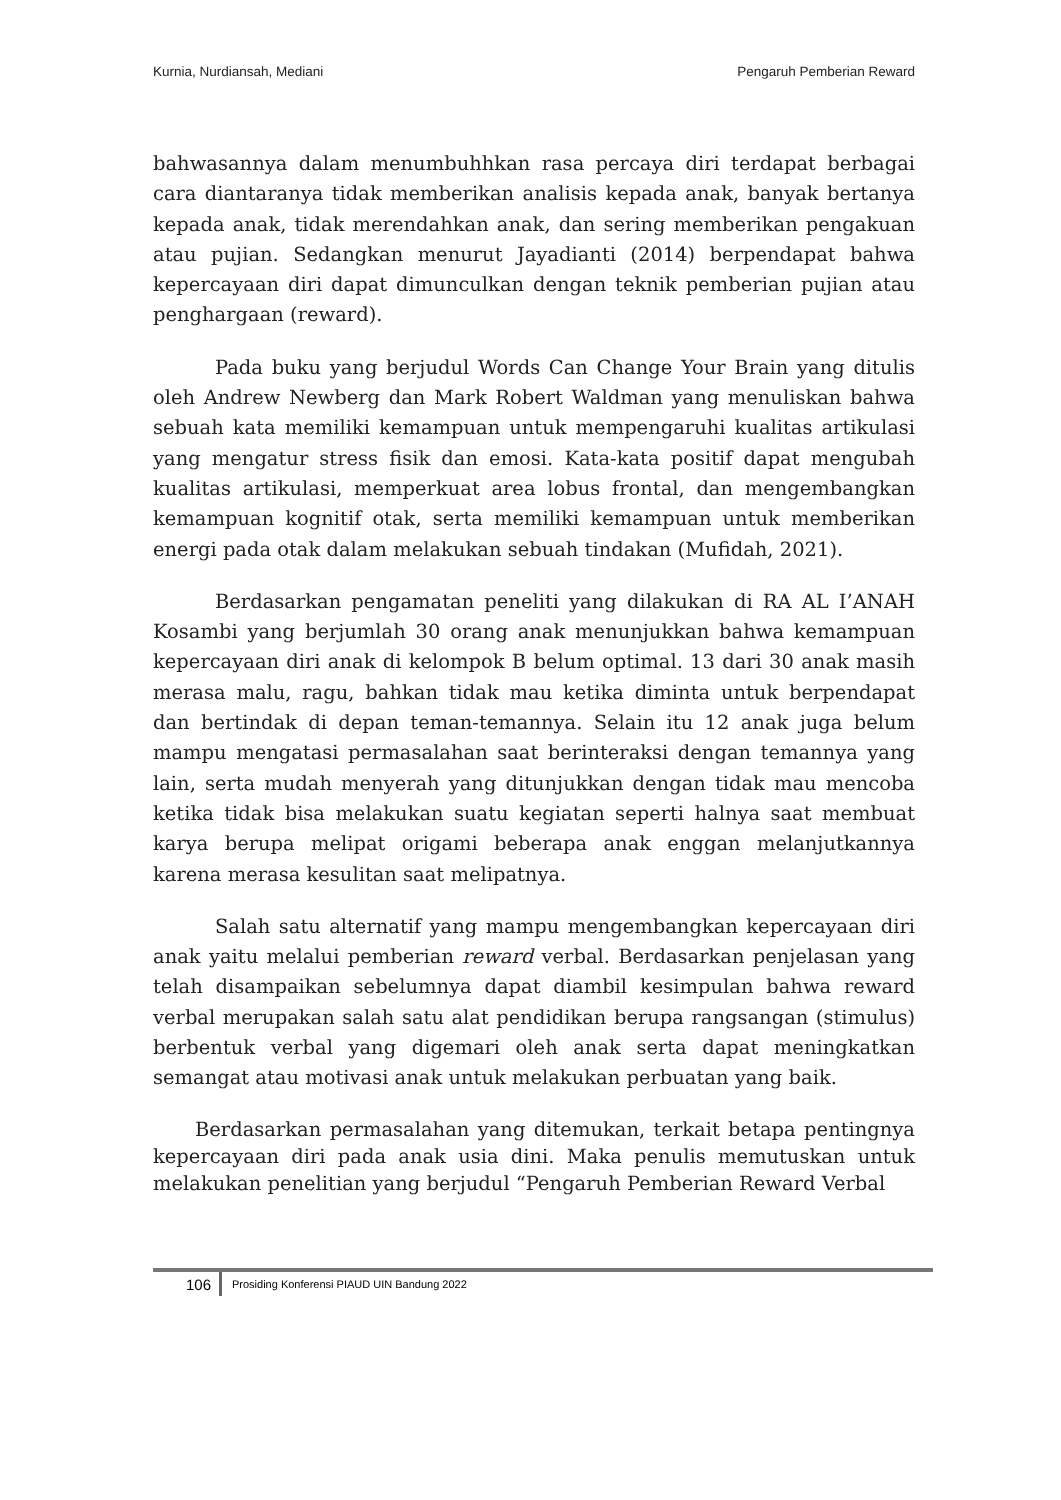Kurnia, Nurdiansah, Mediani Pengaruh Pemberian Reward
bahwasannya dalam menumbuhhkan rasa percaya diri terdapat berbagai cara diantaranya tidak memberikan analisis kepada anak, banyak bertanya kepada anak, tidak merendahkan anak, dan sering memberikan pengakuan atau pujian. Sedangkan menurut Jayadianti (2014) berpendapat bahwa kepercayaan diri dapat dimunculkan dengan teknik pemberian pujian atau penghargaan (reward).
Pada buku yang berjudul Words Can Change Your Brain yang ditulis oleh Andrew Newberg dan Mark Robert Waldman yang menuliskan bahwa sebuah kata memiliki kemampuan untuk mempengaruhi kualitas artikulasi yang mengatur stress fisik dan emosi. Kata-kata positif dapat mengubah kualitas artikulasi, memperkuat area lobus frontal, dan mengembangkan kemampuan kognitif otak, serta memiliki kemampuan untuk memberikan energi pada otak dalam melakukan sebuah tindakan (Mufidah, 2021).
Berdasarkan pengamatan peneliti yang dilakukan di RA AL I’ANAH Kosambi yang berjumlah 30 orang anak menunjukkan bahwa kemampuan kepercayaan diri anak di kelompok B belum optimal. 13 dari 30 anak masih merasa malu, ragu, bahkan tidak mau ketika diminta untuk berpendapat dan bertindak di depan teman-temannya. Selain itu 12 anak juga belum mampu mengatasi permasalahan saat berinteraksi dengan temannya yang lain, serta mudah menyerah yang ditunjukkan dengan tidak mau mencoba ketika tidak bisa melakukan suatu kegiatan seperti halnya saat membuat karya berupa melipat origami beberapa anak enggan melanjutkannya karena merasa kesulitan saat melipatnya.
Salah satu alternatif yang mampu mengembangkan kepercayaan diri anak yaitu melalui pemberian reward verbal. Berdasarkan penjelasan yang telah disampaikan sebelumnya dapat diambil kesimpulan bahwa reward verbal merupakan salah satu alat pendidikan berupa rangsangan (stimulus) berbentuk verbal yang digemari oleh anak serta dapat meningkatkan semangat atau motivasi anak untuk melakukan perbuatan yang baik.
Berdasarkan permasalahan yang ditemukan, terkait betapa pentingnya kepercayaan diri pada anak usia dini. Maka penulis memutuskan untuk melakukan penelitian yang berjudul “Pengaruh Pemberian Reward Verbal
106 Prosiding Konferensi PIAUD UIN Bandung 2022